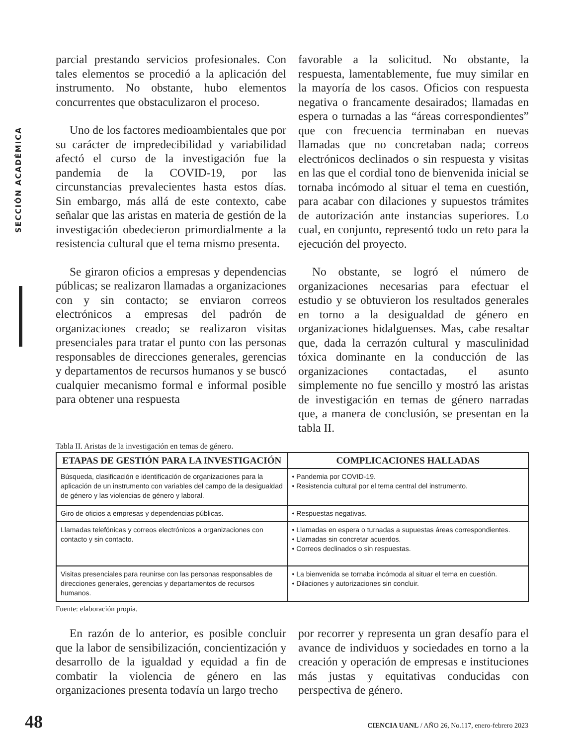SECCIÓN ACADÉMICA
parcial prestando servicios profesionales. Con tales elementos se procedió a la aplicación del instrumento. No obstante, hubo elementos concurrentes que obstaculizaron el proceso.
Uno de los factores medioambientales que por su carácter de impredecibilidad y variabilidad afectó el curso de la investigación fue la pandemia de la COVID-19, por las circunstancias prevalecientes hasta estos días. Sin embargo, más allá de este contexto, cabe señalar que las aristas en materia de gestión de la investigación obedecieron primordialmente a la resistencia cultural que el tema mismo presenta.
Se giraron oficios a empresas y dependencias públicas; se realizaron llamadas a organizaciones con y sin contacto; se enviaron correos electrónicos a empresas del padrón de organizaciones creado; se realizaron visitas presenciales para tratar el punto con las personas responsables de direcciones generales, gerencias y departamentos de recursos humanos y se buscó cualquier mecanismo formal e informal posible para obtener una respuesta
favorable a la solicitud. No obstante, la respuesta, lamentablemente, fue muy similar en la mayoría de los casos. Oficios con respuesta negativa o francamente desairados; llamadas en espera o turnadas a las “áreas correspondientes” que con frecuencia terminaban en nuevas llamadas que no concretaban nada; correos electrónicos declinados o sin respuesta y visitas en las que el cordial tono de bienvenida inicial se tornaba incómodo al situar el tema en cuestión, para acabar con dilaciones y supuestos trámites de autorización ante instancias superiores. Lo cual, en conjunto, representó todo un reto para la ejecución del proyecto.
No obstante, se logró el número de organizaciones necesarias para efectuar el estudio y se obtuvieron los resultados generales en torno a la desigualdad de género en organizaciones hidalguenses. Mas, cabe resaltar que, dada la cerrazón cultural y masculinidad tóxica dominante en la conducción de las organizaciones contactadas, el asunto simplemente no fue sencillo y mostró las aristas de investigación en temas de género narradas que, a manera de conclusión, se presentan en la tabla II.
Tabla II. Aristas de la investigación en temas de género.
| ETAPAS DE GESTIÓN PARA LA INVESTIGACIÓN | COMPLICACIONES HALLADAS |
| --- | --- |
| Búsqueda, clasificación e identificación de organizaciones para la aplicación de un instrumento con variables del campo de la desigualdad de género y las violencias de género y laboral. | • Pandemia por COVID-19. • Resistencia cultural por el tema central del instrumento. |
| Giro de oficios a empresas y dependencias públicas. | • Respuestas negativas. |
| Llamadas telefónicas y correos electrónicos a organizaciones con contacto y sin contacto. | • Llamadas en espera o turnadas a supuestas áreas correspondientes. • Llamadas sin concretar acuerdos. • Correos declinados o sin respuestas. |
| Visitas presenciales para reunirse con las personas responsables de direcciones generales, gerencias y departamentos de recursos humanos. | • La bienvenida se tornaba incómoda al situar el tema en cuestión. • Dilaciones y autorizaciones sin concluir. |
Fuente: elaboración propia.
En razón de lo anterior, es posible concluir que la labor de sensibilización, concientización y desarrollo de la igualdad y equidad a fin de combatir la violencia de género en las organizaciones presenta todavía un largo trecho
por recorrer y representa un gran desafío para el avance de individuos y sociedades en torno a la creación y operación de empresas e instituciones más justas y equitativas conducidas con perspectiva de género.
48 CIENCIA UANL / AÑO 26, No.117, enero-febrero 2023